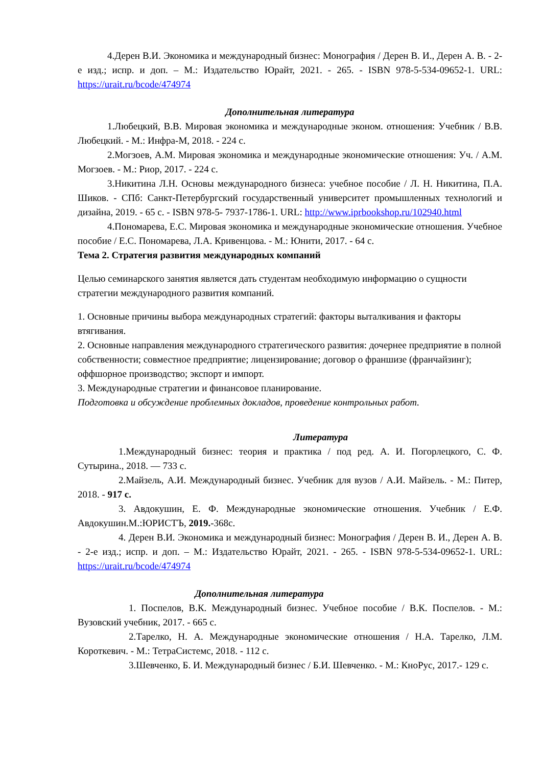4.Дерен В.И. Экономика и международный бизнес: Монография / Дерен В. И., Дерен А. В. - 2-е изд.; испр. и доп. – М.: Издательство Юрайт, 2021. - 265. - ISBN 978-5-534-09652-1. URL: https://urait.ru/bcode/474974
Дополнительная литература
1.Любецкий, В.В. Мировая экономика и международные эконом. отношения: Учебник / В.В. Любецкий. - М.: Инфра-М, 2018. - 224 с.
2.Могзоев, А.М. Мировая экономика и международные экономические отношения: Уч. / А.М. Могзоев. - М.: Риор, 2017. - 224 с.
3.Никитина Л.Н. Основы международного бизнеса: учебное пособие / Л. Н. Никитина, П.А. Шиков. - СПб: Санкт-Петербургский государственный университет промышленных технологий и дизайна, 2019. - 65 с. - ISBN 978-5- 7937-1786-1. URL: http://www.iprbookshop.ru/102940.html
4.Пономарева, Е.С. Мировая экономика и международные экономические отношения. Учебное пособие / Е.С. Пономарева, Л.А. Кривенцова. - М.: Юнити, 2017. - 64 с.
Тема 2. Стратегия развития международных компаний
Целью семинарского занятия является дать студентам необходимую информацию о сущности стратегии международного развития компаний.
1. Основные причины выбора международных стратегий: факторы выталкивания и факторы втягивания.
2. Основные направления международного стратегического развития: дочернее предприятие в полной собственности; совместное предприятие; лицензирование; договор о франшизе (франчайзинг); оффшорное производство; экспорт и импорт.
3. Международные стратегии и финансовое планирование.
Подготовка и обсуждение проблемных докладов, проведение контрольных работ.
Литература
1.Международный бизнес: теория и практика / под ред. А. И. Погорлецкого, С. Ф. Сутырина., 2018. — 733 с.
2.Майзель, А.И. Международный бизнес. Учебник для вузов / А.И. Майзель. - М.: Питер, 2018. - 917 с.
3. Авдокушин, Е. Ф. Международные экономические отношения. Учебник / Е.Ф. Авдокушин.М.:ЮРИСТЪ, 2019.-368с.
4. Дерен В.И. Экономика и международный бизнес: Монография / Дерен В. И., Дерен А. В. - 2-е изд.; испр. и доп. – М.: Издательство Юрайт, 2021. - 265. - ISBN 978-5-534-09652-1. URL: https://urait.ru/bcode/474974
Дополнительная литература
1. Поспелов, В.К. Международный бизнес. Учебное пособие / В.К. Поспелов. - М.: Вузовский учебник, 2017. - 665 с.
2.Тарелко, Н. А. Международные экономические отношения / Н.А. Тарелко, Л.М. Короткевич. - М.: ТетраСистемс, 2018. - 112 с.
3.Шевченко, Б. И. Международный бизнес / Б.И. Шевченко. - М.: КноРус, 2017.- 129 с.